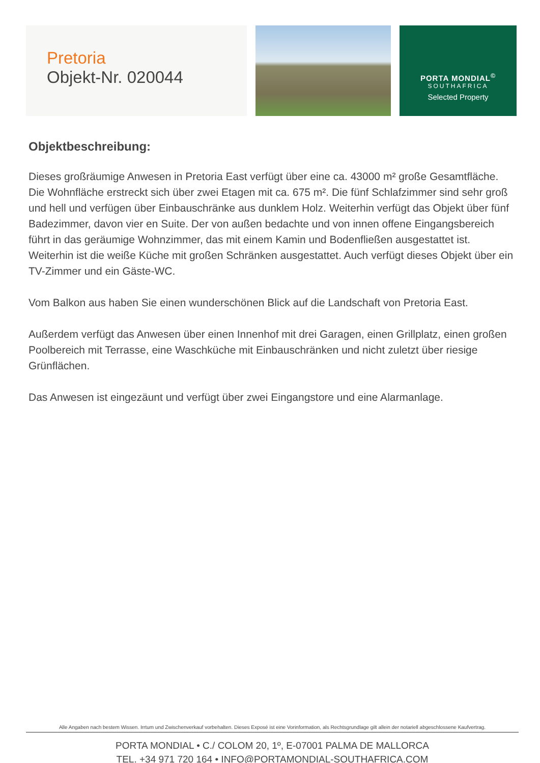Pretoria
Objekt-Nr. 020044
PORTA MONDIAL<sup>©</sup>
SOUTHAFRICA
Selected Property
Objektbeschreibung:
Dieses großräumige Anwesen in Pretoria East verfügt über eine ca. 43000 m² große Gesamtfläche. Die Wohnfläche erstreckt sich über zwei Etagen mit ca. 675 m². Die fünf Schlafzimmer sind sehr groß und hell und verfügen über Einbauschränke aus dunklem Holz. Weiterhin verfügt das Objekt über fünf Badezimmer, davon vier en Suite. Der von außen bedachte und von innen offene Eingangsbereich führt in das geräumige Wohnzimmer, das mit einem Kamin und Bodenfließen ausgestattet ist. Weiterhin ist die weiße Küche mit großen Schränken ausgestattet. Auch verfügt dieses Objekt über ein TV-Zimmer und ein Gäste-WC.
Vom Balkon aus haben Sie einen wunderschönen Blick auf die Landschaft von Pretoria East.
Außerdem verfügt das Anwesen über einen Innenhof mit drei Garagen, einen Grillplatz, einen großen Poolbereich mit Terrasse, eine Waschküche mit Einbauschränken und nicht zuletzt über riesige Grünflächen.
Das Anwesen ist eingezäunt und verfügt über zwei Eingangstore und eine Alarmanlage.
Alle Angaben nach bestem Wissen. Irrtum und Zwischenverkauf vorbehalten. Dieses Exposé ist eine Vorinformation, als Rechtsgrundlage gilt allein der notariell abgeschlossene Kaufvertrag.
PORTA MONDIAL • C./ COLOM 20, 1º, E-07001 PALMA DE MALLORCA
TEL. +34 971 720 164 • INFO@PORTAMONDIAL-SOUTHAFRICA.COM